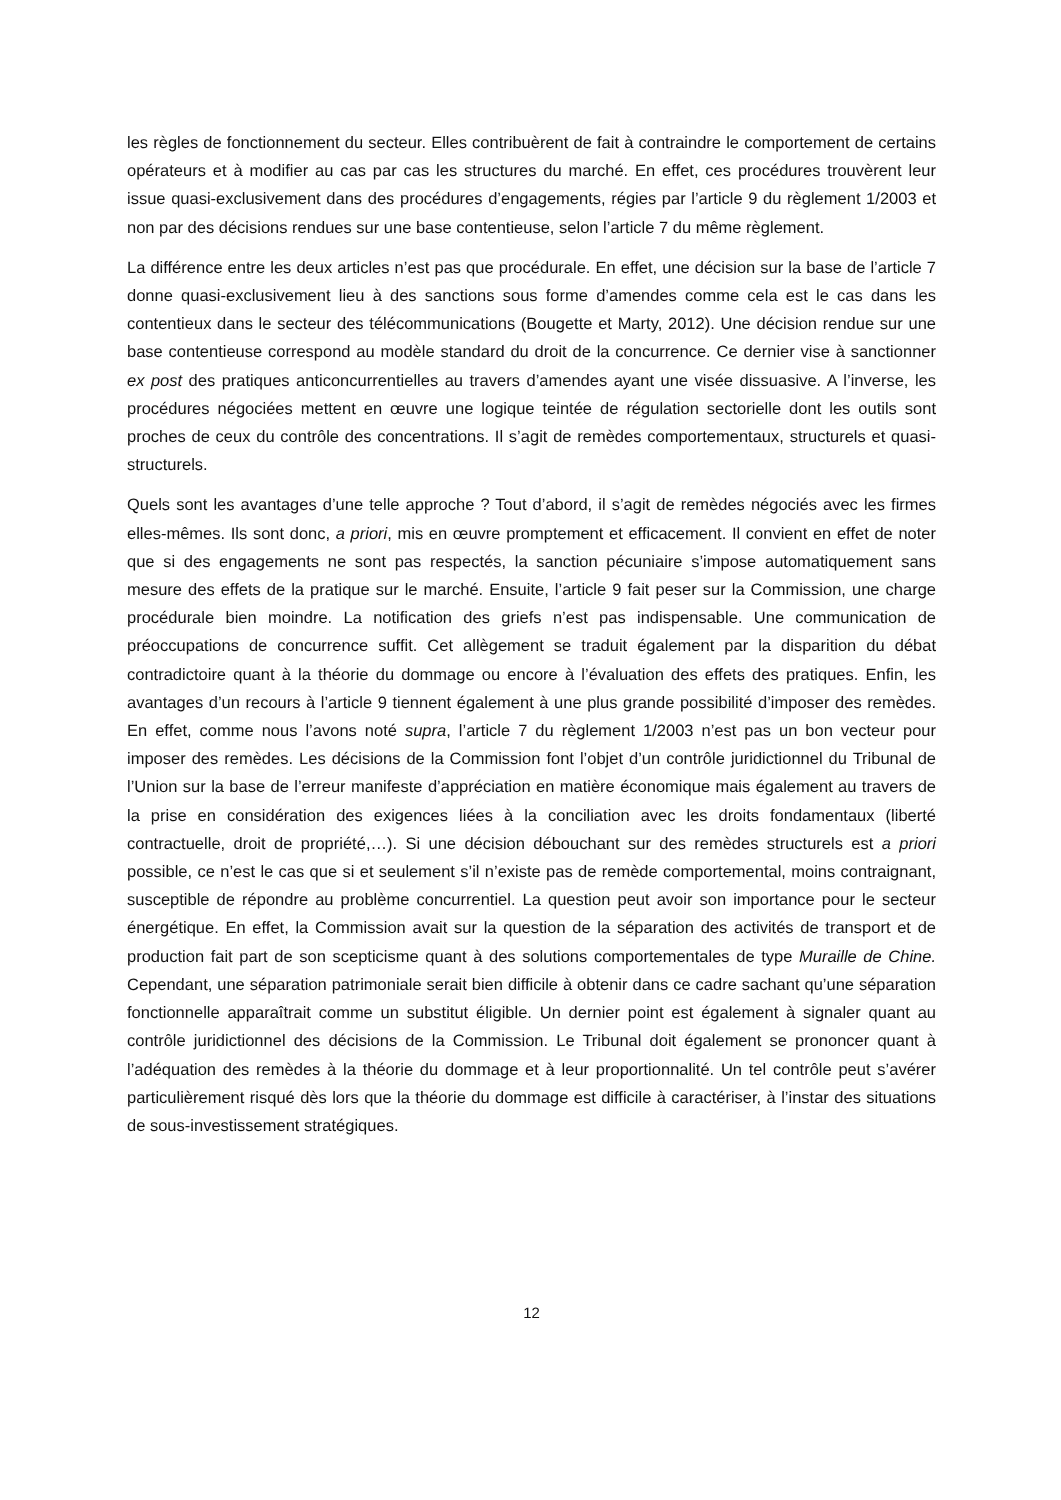les règles de fonctionnement du secteur. Elles contribuèrent de fait à contraindre le comportement de certains opérateurs et à modifier au cas par cas les structures du marché. En effet, ces procédures trouvèrent leur issue quasi-exclusivement dans des procédures d’engagements, régies par l’article 9 du règlement 1/2003 et non par des décisions rendues sur une base contentieuse, selon l’article 7 du même règlement.
La différence entre les deux articles n’est pas que procédurale. En effet, une décision sur la base de l’article 7 donne quasi-exclusivement lieu à des sanctions sous forme d’amendes comme cela est le cas dans les contentieux dans le secteur des télécommunications (Bougette et Marty, 2012). Une décision rendue sur une base contentieuse correspond au modèle standard du droit de la concurrence. Ce dernier vise à sanctionner ex post des pratiques anticoncurrentielles au travers d’amendes ayant une visée dissuasive. A l’inverse, les procédures négociées mettent en œuvre une logique teintée de régulation sectorielle dont les outils sont proches de ceux du contrôle des concentrations. Il s’agit de remèdes comportementaux, structurels et quasi-structurels.
Quels sont les avantages d’une telle approche ? Tout d’abord, il s’agit de remèdes négociés avec les firmes elles-mêmes. Ils sont donc, a priori, mis en œuvre promptement et efficacement. Il convient en effet de noter que si des engagements ne sont pas respectés, la sanction pécuniaire s’impose automatiquement sans mesure des effets de la pratique sur le marché. Ensuite, l’article 9 fait peser sur la Commission, une charge procédurale bien moindre. La notification des griefs n’est pas indispensable. Une communication de préoccupations de concurrence suffit. Cet allègement se traduit également par la disparition du débat contradictoire quant à la théorie du dommage ou encore à l’évaluation des effets des pratiques. Enfin, les avantages d’un recours à l’article 9 tiennent également à une plus grande possibilité d’imposer des remèdes. En effet, comme nous l’avons noté supra, l’article 7 du règlement 1/2003 n’est pas un bon vecteur pour imposer des remèdes. Les décisions de la Commission font l’objet d’un contrôle juridictionnel du Tribunal de l’Union sur la base de l’erreur manifeste d’appréciation en matière économique mais également au travers de la prise en considération des exigences liées à la conciliation avec les droits fondamentaux (liberté contractuelle, droit de propriété,…). Si une décision débouchant sur des remèdes structurels est a priori possible, ce n’est le cas que si et seulement s’il n’existe pas de remède comportemental, moins contraignant, susceptible de répondre au problème concurrentiel. La question peut avoir son importance pour le secteur énergétique. En effet, la Commission avait sur la question de la séparation des activités de transport et de production fait part de son scepticisme quant à des solutions comportementales de type Muraille de Chine. Cependant, une séparation patrimoniale serait bien difficile à obtenir dans ce cadre sachant qu’une séparation fonctionnelle apparaîtrait comme un substitut éligible. Un dernier point est également à signaler quant au contrôle juridictionnel des décisions de la Commission. Le Tribunal doit également se prononcer quant à l’adéquation des remèdes à la théorie du dommage et à leur proportionnalité. Un tel contrôle peut s’avérer particulièrement risqué dès lors que la théorie du dommage est difficile à caractériser, à l’instar des situations de sous-investissement stratégiques.
12